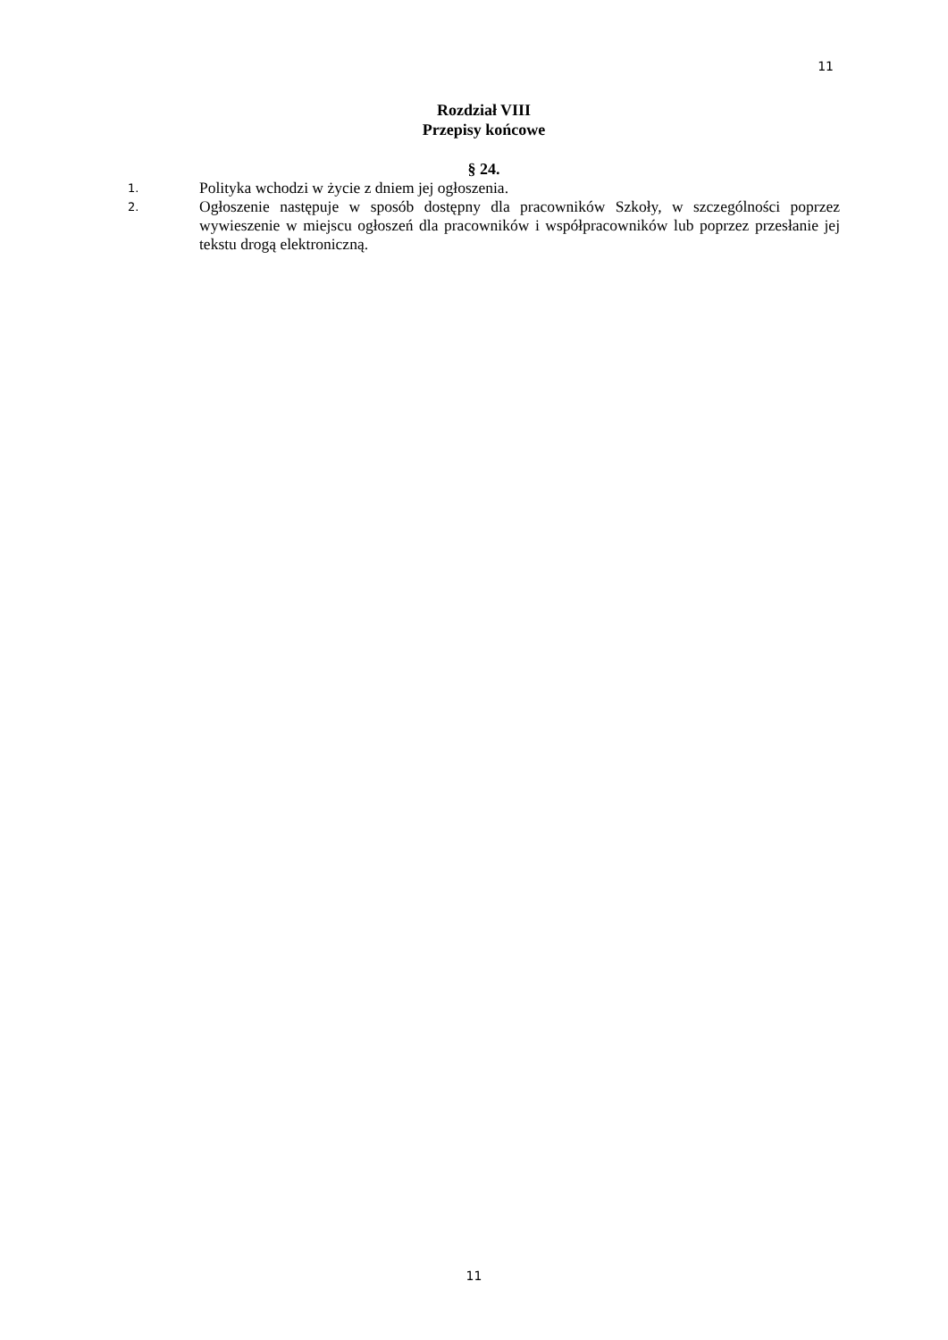11
Rozdział VIII
Przepisy końcowe
§ 24.
1.
Polityka wchodzi w życie z dniem jej ogłoszenia.
2.
Ogłoszenie następuje w sposób dostępny dla pracowników Szkoły, w szczególności poprzez wywieszenie w miejscu ogłoszeń dla pracowników i współpracowników lub poprzez przesłanie jej tekstu drogą elektroniczną.
11